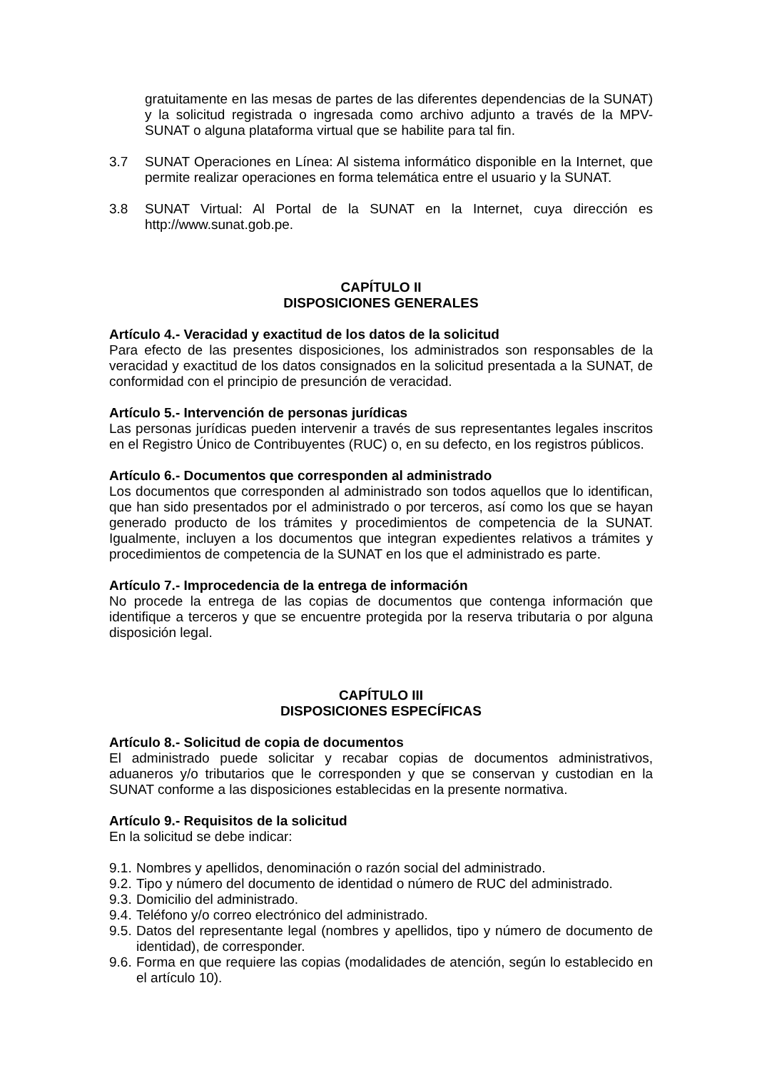gratuitamente en las mesas de partes de las diferentes dependencias de la SUNAT) y la solicitud registrada o ingresada como archivo adjunto a través de la MPV-SUNAT o alguna plataforma virtual que se habilite para tal fin.
3.7 SUNAT Operaciones en Línea: Al sistema informático disponible en la Internet, que permite realizar operaciones en forma telemática entre el usuario y la SUNAT.
3.8 SUNAT Virtual: Al Portal de la SUNAT en la Internet, cuya dirección es http://www.sunat.gob.pe.
CAPÍTULO II
DISPOSICIONES GENERALES
Artículo 4.- Veracidad y exactitud de los datos de la solicitud
Para efecto de las presentes disposiciones, los administrados son responsables de la veracidad y exactitud de los datos consignados en la solicitud presentada a la SUNAT, de conformidad con el principio de presunción de veracidad.
Artículo 5.- Intervención de personas jurídicas
Las personas jurídicas pueden intervenir a través de sus representantes legales inscritos en el Registro Único de Contribuyentes (RUC) o, en su defecto, en los registros públicos.
Artículo 6.- Documentos que corresponden al administrado
Los documentos que corresponden al administrado son todos aquellos que lo identifican, que han sido presentados por el administrado o por terceros, así como los que se hayan generado producto de los trámites y procedimientos de competencia de la SUNAT. Igualmente, incluyen a los documentos que integran expedientes relativos a trámites y procedimientos de competencia de la SUNAT en los que el administrado es parte.
Artículo 7.- Improcedencia de la entrega de información
No procede la entrega de las copias de documentos que contenga información que identifique a terceros y que se encuentre protegida por la reserva tributaria o por alguna disposición legal.
CAPÍTULO III
DISPOSICIONES ESPECÍFICAS
Artículo 8.- Solicitud de copia de documentos
El administrado puede solicitar y recabar copias de documentos administrativos, aduaneros y/o tributarios que le corresponden y que se conservan y custodian en la SUNAT conforme a las disposiciones establecidas en la presente normativa.
Artículo 9.- Requisitos de la solicitud
En la solicitud se debe indicar:
9.1.
Nombres y apellidos, denominación o razón social del administrado.
9.2.
Tipo y número del documento de identidad o número de RUC del administrado.
9.3.
Domicilio del administrado.
9.4.
Teléfono y/o correo electrónico del administrado.
9.5.
Datos del representante legal (nombres y apellidos, tipo y número de documento de identidad), de corresponder.
9.6.
Forma en que requiere las copias (modalidades de atención, según lo establecido en el artículo 10).